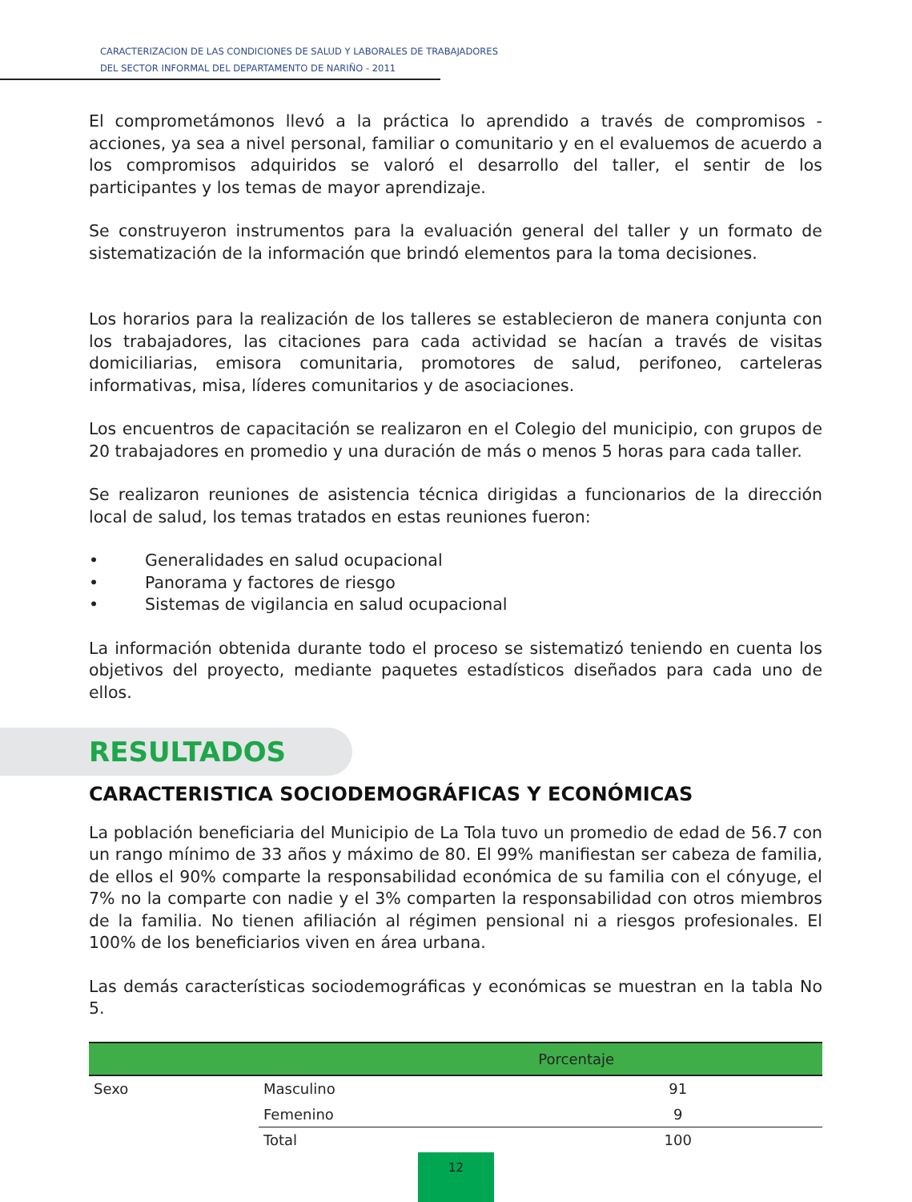CARACTERIZACION DE LAS CONDICIONES DE SALUD Y LABORALES DE TRABAJADORES
DEL SECTOR INFORMAL DEL DEPARTAMENTO DE NARIÑO - 2011
El comprometámonos llevó a la práctica lo aprendido a través de compromisos - acciones, ya sea a nivel personal, familiar o comunitario y en el evaluemos de acuerdo a los compromisos adquiridos se valoró el desarrollo del taller, el sentir de los participantes y los temas de mayor aprendizaje.
Se construyeron instrumentos para la evaluación general del taller y un formato de sistematización de la información que brindó elementos para la toma decisiones.
Los horarios para la realización de los talleres se establecieron de manera conjunta con los trabajadores, las citaciones para cada actividad se hacían a través de visitas domiciliarias, emisora comunitaria, promotores de salud, perifoneo, carteleras informativas, misa, líderes comunitarios y de asociaciones.
Los encuentros de capacitación se realizaron en el Colegio del municipio, con grupos de 20 trabajadores en promedio y una duración de más o menos 5 horas para cada taller.
Se realizaron reuniones de asistencia técnica dirigidas a funcionarios de la dirección local de salud, los temas tratados en estas reuniones fueron:
• Generalidades en salud ocupacional
• Panorama y factores de riesgo
• Sistemas de vigilancia en salud ocupacional
La información obtenida durante todo el proceso se sistematizó teniendo en cuenta los objetivos del proyecto, mediante paquetes estadísticos diseñados para cada uno de ellos.
RESULTADOS
CARACTERISTICA SOCIODEMOGRÁFICAS Y ECONÓMICAS
La población beneficiaria del Municipio de La Tola tuvo un promedio de edad de 56.7 con un rango mínimo de 33 años y máximo de 80. El 99% manifiestan ser cabeza de familia, de ellos el 90% comparte la responsabilidad económica de su familia con el cónyuge, el 7% no la comparte con nadie y el 3% comparten la responsabilidad con otros miembros de la familia. No tienen afiliación al régimen pensional ni a riesgos profesionales. El 100% de los beneficiarios viven en área urbana.
Las demás características sociodemográficas y económicas se muestran en la tabla No 5.
| | | Porcentaje |
| --- | --- | --- |
| Sexo | Masculino | 91 |
| | Femenino | 9 |
| | Total | 100 |
12